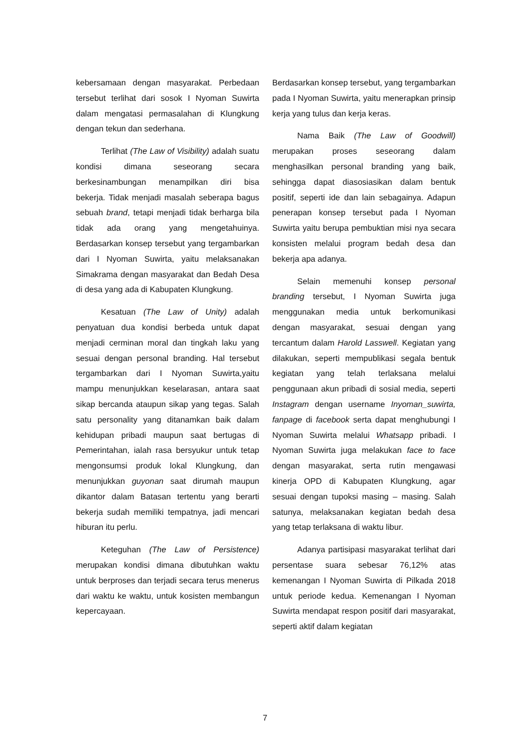kebersamaan dengan masyarakat. Perbedaan tersebut terlihat dari sosok I Nyoman Suwirta dalam mengatasi permasalahan di Klungkung dengan tekun dan sederhana.
Terlihat (The Law of Visibility) adalah suatu kondisi dimana seseorang secara berkesinambungan menampilkan diri bisa bekerja. Tidak menjadi masalah seberapa bagus sebuah brand, tetapi menjadi tidak berharga bila tidak ada orang yang mengetahuinya. Berdasarkan konsep tersebut yang tergambarkan dari I Nyoman Suwirta, yaitu melaksanakan Simakrama dengan masyarakat dan Bedah Desa di desa yang ada di Kabupaten Klungkung.
Kesatuan (The Law of Unity) adalah penyatuan dua kondisi berbeda untuk dapat menjadi cerminan moral dan tingkah laku yang sesuai dengan personal branding. Hal tersebut tergambarkan dari I Nyoman Suwirta,yaitu mampu menunjukkan keselarasan, antara saat sikap bercanda ataupun sikap yang tegas. Salah satu personality yang ditanamkan baik dalam kehidupan pribadi maupun saat bertugas di Pemerintahan, ialah rasa bersyukur untuk tetap mengonsumsi produk lokal Klungkung, dan menunjukkan guyonan saat dirumah maupun dikantor dalam Batasan tertentu yang berarti bekerja sudah memiliki tempatnya, jadi mencari hiburan itu perlu.
Keteguhan (The Law of Persistence) merupakan kondisi dimana dibutuhkan waktu untuk berproses dan terjadi secara terus menerus dari waktu ke waktu, untuk kosisten membangun kepercayaan.
Berdasarkan konsep tersebut, yang tergambarkan pada I Nyoman Suwirta, yaitu menerapkan prinsip kerja yang tulus dan kerja keras.
Nama Baik (The Law of Goodwill) merupakan proses seseorang dalam menghasilkan personal branding yang baik, sehingga dapat diasosiasikan dalam bentuk positif, seperti ide dan lain sebagainya. Adapun penerapan konsep tersebut pada I Nyoman Suwirta yaitu berupa pembuktian misi nya secara konsisten melalui program bedah desa dan bekerja apa adanya.
Selain memenuhi konsep personal branding tersebut, I Nyoman Suwirta juga menggunakan media untuk berkomunikasi dengan masyarakat, sesuai dengan yang tercantum dalam Harold Lasswell. Kegiatan yang dilakukan, seperti mempublikasi segala bentuk kegiatan yang telah terlaksana melalui penggunaan akun pribadi di sosial media, seperti Instagram dengan username Inyoman_suwirta, fanpage di facebook serta dapat menghubungi I Nyoman Suwirta melalui Whatsapp pribadi. I Nyoman Suwirta juga melakukan face to face dengan masyarakat, serta rutin mengawasi kinerja OPD di Kabupaten Klungkung, agar sesuai dengan tupoksi masing – masing. Salah satunya, melaksanakan kegiatan bedah desa yang tetap terlaksana di waktu libur.
Adanya partisipasi masyarakat terlihat dari persentase suara sebesar 76,12% atas kemenangan I Nyoman Suwirta di Pilkada 2018 untuk periode kedua. Kemenangan I Nyoman Suwirta mendapat respon positif dari masyarakat, seperti aktif dalam kegiatan
7